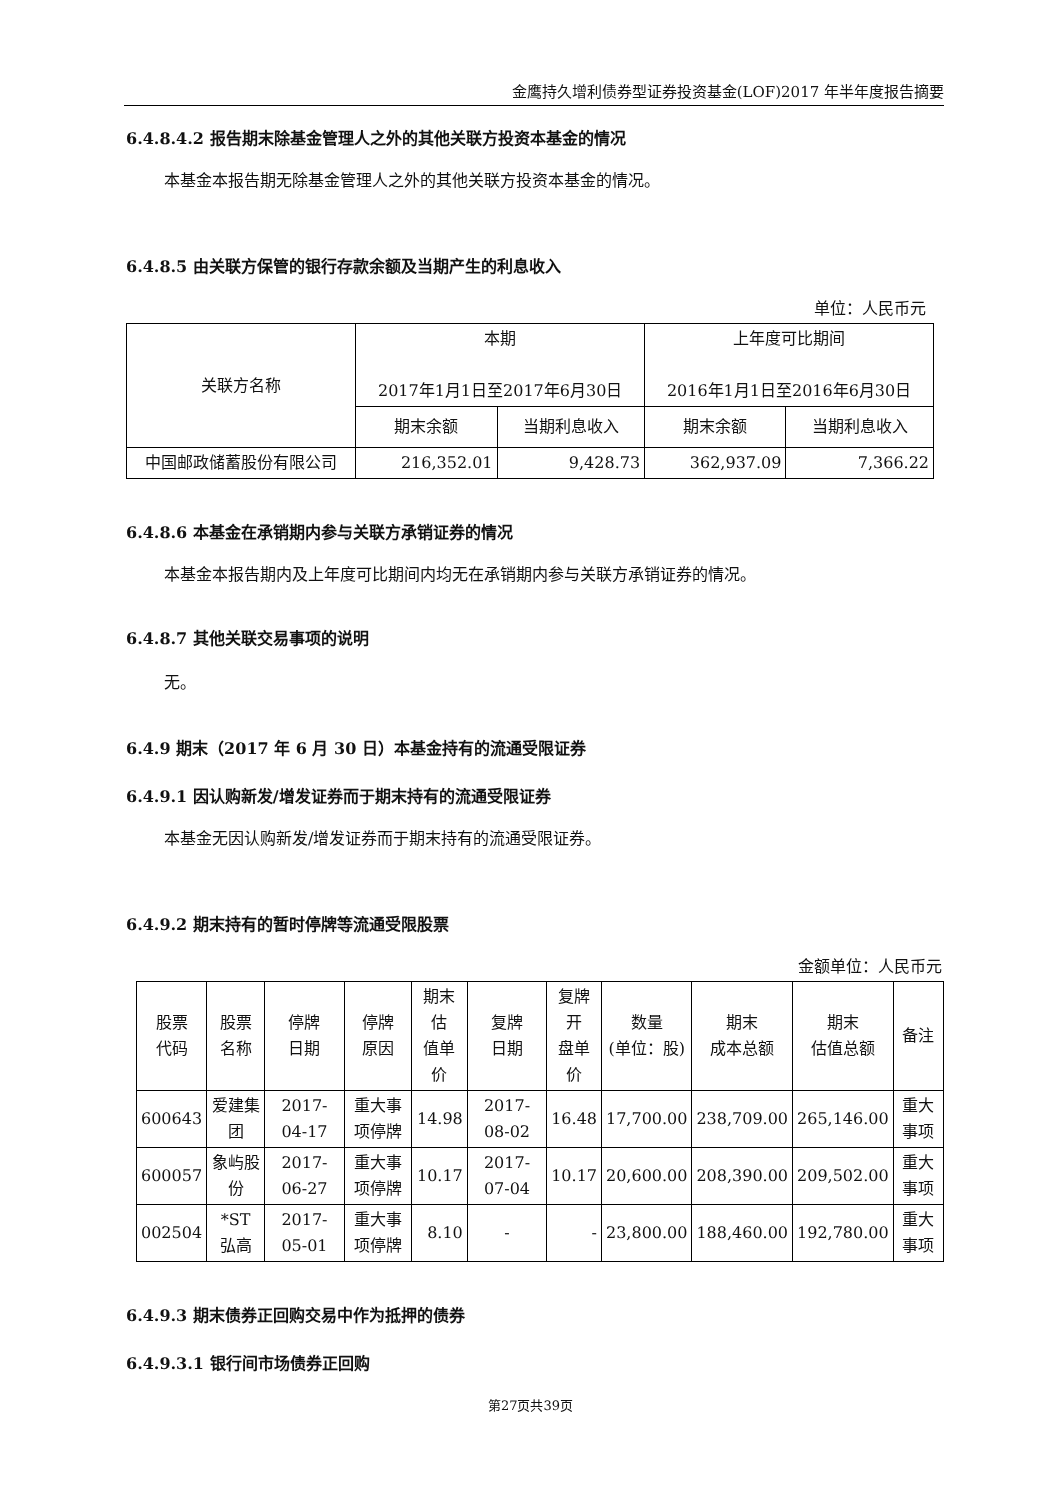金鹰持久增利债券型证券投资基金(LOF)2017 年半年度报告摘要
6.4.8.4.2 报告期末除基金管理人之外的其他关联方投资本基金的情况
本基金本报告期无除基金管理人之外的其他关联方投资本基金的情况。
6.4.8.5 由关联方保管的银行存款余额及当期产生的利息收入
单位：人民币元
| 关联方名称 | 本期 2017年1月1日至2017年6月30日 | | 上年度可比期间 2016年1月1日至2016年6月30日 | |
| --- | --- | --- | --- | --- |
| | 期末余额 | 当期利息收入 | 期末余额 | 当期利息收入 |
| 中国邮政储蓄股份有限公司 | 216,352.01 | 9,428.73 | 362,937.09 | 7,366.22 |
6.4.8.6 本基金在承销期内参与关联方承销证券的情况
本基金本报告期内及上年度可比期间内均无在承销期内参与关联方承销证券的情况。
6.4.8.7 其他关联交易事项的说明
无。
6.4.9 期末（2017 年 6 月 30 日）本基金持有的流通受限证券
6.4.9.1 因认购新发/增发证券而于期末持有的流通受限证券
本基金无因认购新发/增发证券而于期末持有的流通受限证券。
6.4.9.2 期末持有的暂时停牌等流通受限股票
金额单位：人民币元
| 股票 代码 | 股票 名称 | 停牌 日期 | 停牌 原因 | 期末估 值单价 | 复牌 日期 | 复牌 开 盘单 价 | 数量 (单位：股) | 期末 成本总额 | 期末 估值总额 | 备注 |
| --- | --- | --- | --- | --- | --- | --- | --- | --- | --- | --- |
| 600643 | 爱建集团 | 2017-04-17 | 重大事项停牌 | 14.98 | 2017-08-02 | 16.48 | 17,700.00 | 238,709.00 | 265,146.00 | 重大事项 |
| 600057 | 象屿股份 | 2017-06-27 | 重大事项停牌 | 10.17 | 2017-07-04 | 10.17 | 20,600.00 | 208,390.00 | 209,502.00 | 重大事项 |
| 002504 | *ST 弘高 | 2017-05-01 | 重大事项停牌 | 8.10 | - | - | 23,800.00 | 188,460.00 | 192,780.00 | 重大事项 |
6.4.9.3 期末债券正回购交易中作为抵押的债券
6.4.9.3.1 银行间市场债券正回购
第27页共39页